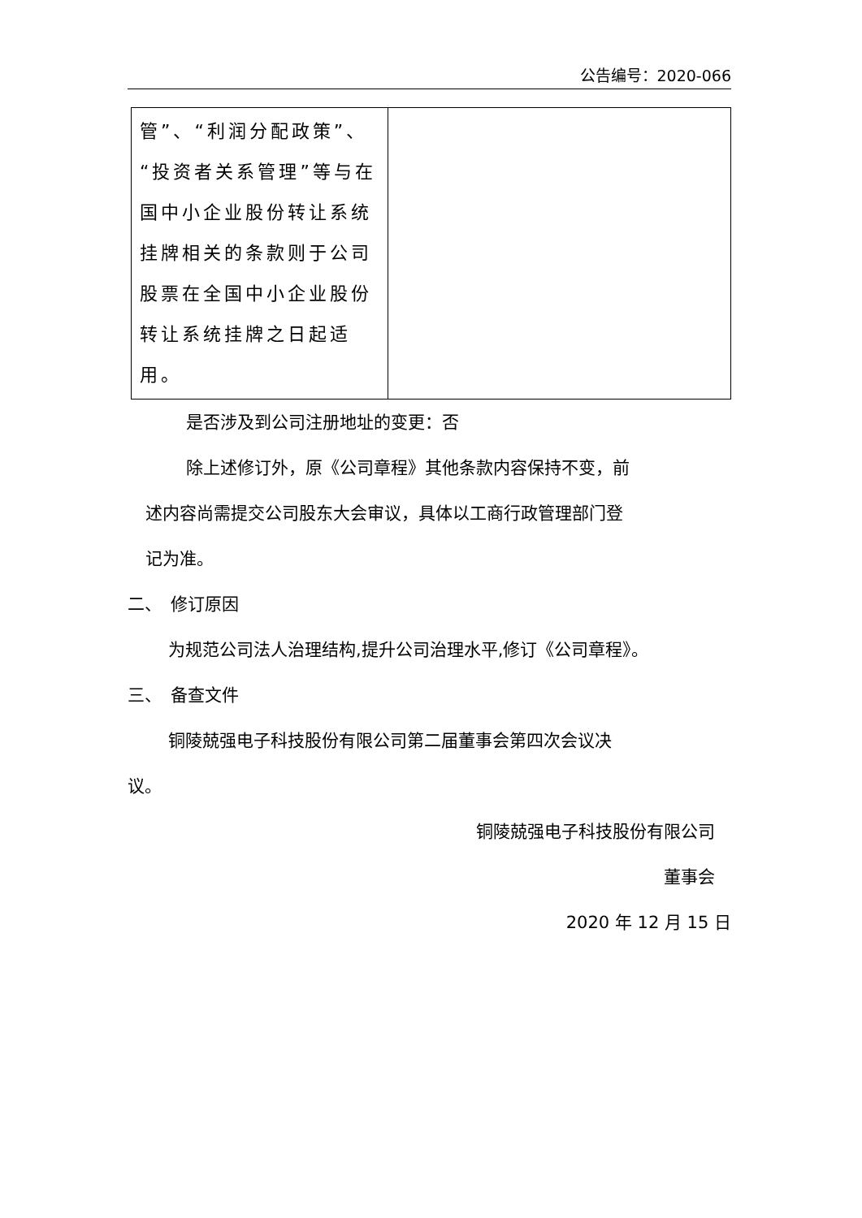公告编号：2020-066
| 管”、“利润分配政策”、“投资者关系管理”等与在国中小企业股份转让系统挂牌相关的条款则于公司股票在全国中小企业股份转让系统挂牌之日起适用。 | |
是否涉及到公司注册地址的变更：否
除上述修订外，原《公司章程》其他条款内容保持不变，前
述内容尚需提交公司股东大会审议，具体以工商行政管理部门登
记为准。
二、　修订原因
为规范公司法人治理结构,提升公司治理水平,修订《公司章程》。
三、　备查文件
铜陵兢强电子科技股份有限公司第二届董事会第四次会议决
议。
铜陵兢强电子科技股份有限公司
董事会
2020 年 12 月 15 日